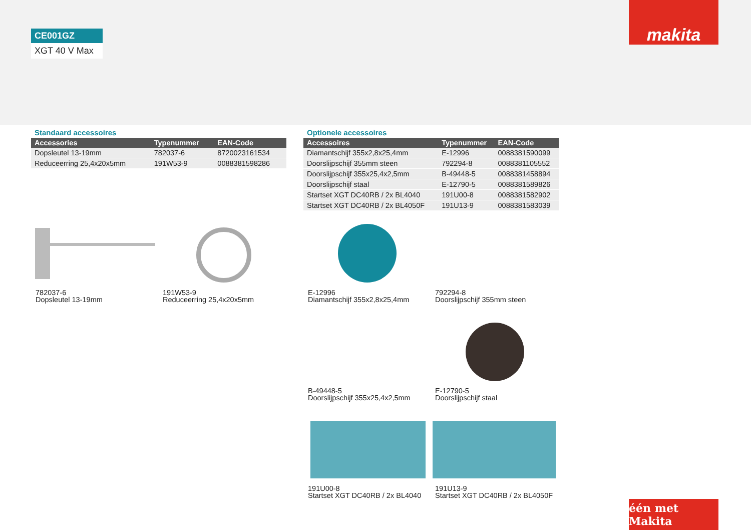CE001GZ
XGT 40 V Max
makita
Standaard accessoires
| Accessories | Typenummer | EAN-Code |
| --- | --- | --- |
| Dopsleutel 13-19mm | 782037-6 | 8720023161534 |
| Reduceerring 25,4x20x5mm | 191W53-9 | 0088381598286 |
Optionele accessoires
| Accessoires | Typenummer | EAN-Code |
| --- | --- | --- |
| Diamantschijf 355x2,8x25,4mm | E-12996 | 0088381590099 |
| Doorslijpschijf 355mm steen | 792294-8 | 0088381105552 |
| Doorslijpschijf 355x25,4x2,5mm | B-49448-5 | 0088381458894 |
| Doorslijpschijf staal | E-12790-5 | 0088381589826 |
| Startset XGT DC40RB / 2x BL4040 | 191U00-8 | 0088381582902 |
| Startset XGT DC40RB / 2x BL4050F | 191U13-9 | 0088381583039 |
782037-6
Dopsleutel 13-19mm
191W53-9
Reduceerring 25,4x20x5mm
E-12996
Diamantschijf 355x2,8x25,4mm
792294-8
Doorslijpschijf 355mm steen
B-49448-5
Doorslijpschijf 355x25,4x2,5mm
E-12790-5
Doorslijpschijf staal
191U00-8
Startset XGT DC40RB / 2x BL4040
191U13-9
Startset XGT DC40RB / 2x BL4050F
één met Makita